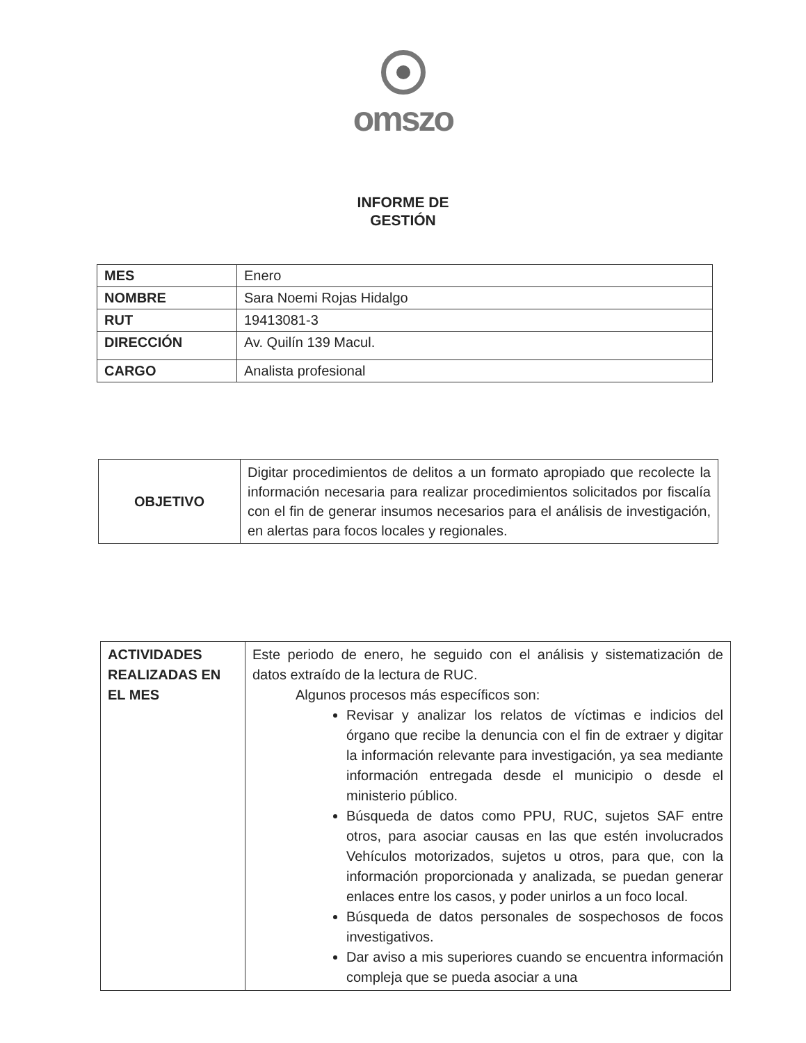omszo
INFORME DE
GESTIÓN
| MES | Enero |
| NOMBRE | Sara Noemi Rojas Hidalgo |
| RUT | 19413081-3 |
| DIRECCIÓN | Av. Quilín 139 Macul. |
| CARGO | Analista profesional |
| OBJETIVO | Digitar procedimientos de delitos a un formato apropiado que recolecte la información necesaria para realizar procedimientos solicitados por fiscalía con el fin de generar insumos necesarios para el análisis de investigación, en alertas para focos locales y regionales. |
| ACTIVIDADES REALIZADAS EN EL MES | Este periodo de enero, he seguido con el análisis y sistematización de datos extraído de la lectura de RUC. Algunos procesos más específicos son: Revisar y analizar los relatos de víctimas e indicios del órgano que recibe la denuncia con el fin de extraer y digitar la información relevante para investigación, ya sea mediante información entregada desde el municipio o desde el ministerio público. Búsqueda de datos como PPU, RUC, sujetos SAF entre otros, para asociar causas en las que estén involucrados Vehículos motorizados, sujetos u otros, para que, con la información proporcionada y analizada, se puedan generar enlaces entre los casos, y poder unirlos a un foco local. Búsqueda de datos personales de sospechosos de focos investigativos. Dar aviso a mis superiores cuando se encuentra información compleja que se pueda asociar a una |